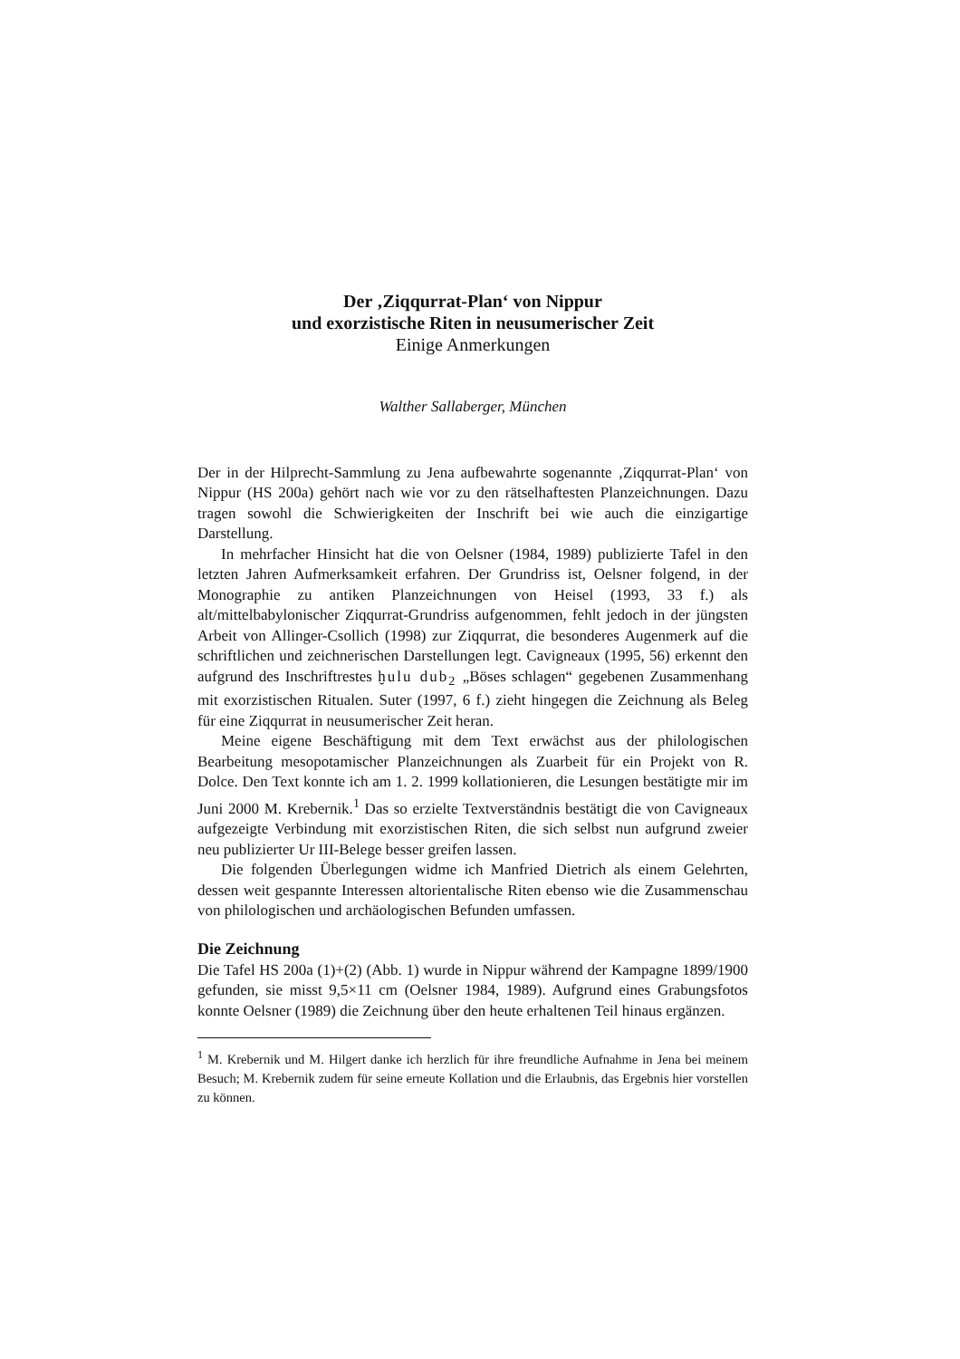Der ‚Ziqqurrat-Plan‘ von Nippur
und exorzistische Riten in neusumerischer Zeit
Einige Anmerkungen
Walther Sallaberger, München
Der in der Hilprecht-Sammlung zu Jena aufbewahrte sogenannte ‚Ziqqurrat-Plan‘ von Nippur (HS 200a) gehört nach wie vor zu den rätselhaftesten Planzeichnungen. Dazu tragen sowohl die Schwierigkeiten der Inschrift bei wie auch die einzigartige Darstellung.
In mehrfacher Hinsicht hat die von Oelsner (1984, 1989) publizierte Tafel in den letzten Jahren Aufmerksamkeit erfahren. Der Grundriss ist, Oelsner folgend, in der Monographie zu antiken Planzeichnungen von Heisel (1993, 33 f.) als alt/mittelbabylonischer Ziqqurrat-Grundriss aufgenommen, fehlt jedoch in der jüngsten Arbeit von Allinger-Csollich (1998) zur Ziqqurrat, die besonderes Augenmerk auf die schriftlichen und zeichnerischen Darstellungen legt. Cavigneaux (1995, 56) erkennt den aufgrund des Inschriftrestes ḫulu dub<sub>2</sub> „Böses schlagen“ gegebenen Zusammenhang mit exorzistischen Ritualen. Suter (1997, 6 f.) zieht hingegen die Zeichnung als Beleg für eine Ziqqurrat in neusumerischer Zeit heran.
Meine eigene Beschäftigung mit dem Text erwächst aus der philologischen Bearbeitung mesopotamischer Planzeichnungen als Zuarbeit für ein Projekt von R. Dolce. Den Text konnte ich am 1. 2. 1999 kollationieren, die Lesungen bestätigte mir im Juni 2000 M. Krebernik.<sup>1</sup> Das so erzielte Textverständnis bestätigt die von Cavigneaux aufgezeigte Verbindung mit exorzistischen Riten, die sich selbst nun aufgrund zweier neu publizierter Ur III-Belege besser greifen lassen.
Die folgenden Überlegungen widme ich Manfried Dietrich als einem Gelehrten, dessen weit gespannte Interessen altorientalische Riten ebenso wie die Zusammenschau von philologischen und archäologischen Befunden umfassen.
Die Zeichnung
Die Tafel HS 200a (1)+(2) (Abb. 1) wurde in Nippur während der Kampagne 1899/1900 gefunden, sie misst 9,5×11 cm (Oelsner 1984, 1989). Aufgrund eines Grabungsfotos konnte Oelsner (1989) die Zeichnung über den heute erhaltenen Teil hinaus ergänzen.
<sup>1</sup> M. Krebernik und M. Hilgert danke ich herzlich für ihre freundliche Aufnahme in Jena bei meinem Besuch; M. Krebernik zudem für seine erneute Kollation und die Erlaubnis, das Ergebnis hier vorstellen zu können.